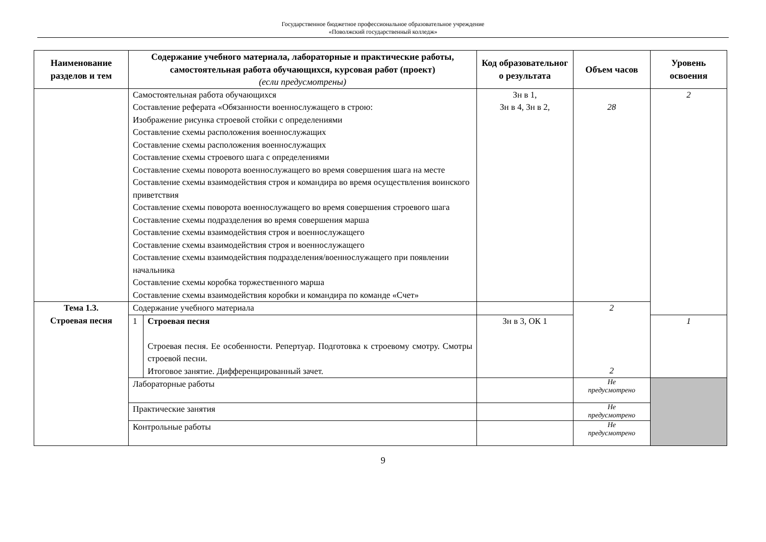Государственное бюджетное профессиональное образовательное учреждение
«Поволжский государственный колледж»
| Наименование разделов и тем | Содержание учебного материала, лабораторные и практические работы, самостоятельная работа обучающихся, курсовая работ (проект) (если предусмотрены) | | Код образовательног о результата | Объем часов | Уровень освоения |
| --- | --- | --- | --- | --- | --- |
| | Самостоятельная работа обучающихся Составление реферата «Обязанности военнослужащего в строю: Изображение рисунка строевой стойки с определениями Составление схемы расположения военнослужащих Составление схемы расположения военнослужащих Составление схемы строевого шага с определениями Составление схемы поворота военнослужащего во время совершения шага на месте Составление схемы взаимодействия строя и командира во время осуществления воинского приветствия Составление схемы поворота военнослужащего во время совершения строевого шага Составление схемы подразделения во время совершения марша Составление схемы взаимодействия строя и военнослужащего Составление схемы взаимодействия строя и военнослужащего Составление схемы взаимодействия подразделения/военнослужащего при появлении начальника Составление схемы коробка торжественного марша Составление схемы взаимодействия коробки и командира по команде «Счет» | | Зн в 1, Зн в 4, Зн в 2, | 28 | 2 |
| Тема 1.3. Строевая песня | Содержание учебного материала | | | 2 2 | |
| | 1 | Строевая песня Строевая песня. Ее особенности. Репертуар. Подготовка к строевому смотру. Смотры строевой песни. Итоговое занятие. Дифференцированный зачет. | Зн в 3, ОК 1 | | 1 |
| | Лабораторные работы | | | Не предусмотрено | |
| | Практические занятия | | | Не предусмотрено | |
| | Контрольные работы | | | Не предусмотрено | |
9